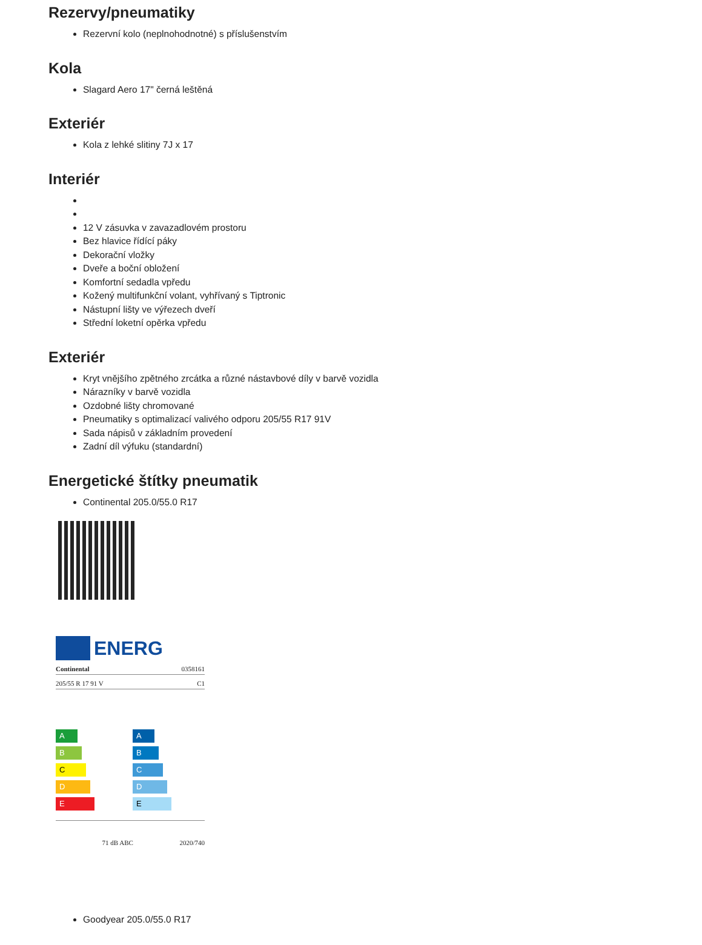Rezervy/pneumatiky
Rezervní kolo (neplnohodnotné) s příslušenstvím
Kola
Slagard Aero 17" černá leštěná
Exteriér
Kola z lehké slitiny 7J x 17
Interiér
12 V zásuvka v zavazadlovém prostoru
Bez hlavice řídící páky
Dekorační vložky
Dveře a boční obložení
Komfortní sedadla vpředu
Kožený multifunkční volant, vyhřívaný s Tiptronic
Nástupní lišty ve výřezech dveří
Střední loketní opěrka vpředu
Exteriér
Kryt vnějšího zpětného zrcátka a různé nástavbové díly v barvě vozidla
Nárazníky v barvě vozidla
Ozdobné lišty chromované
Pneumatiky s optimalizací valivého odporu 205/55 R17 91V
Sada nápisů v základním provedení
Zadní díl výfuku (standardní)
Energetické štítky pneumatik
Continental 205.0/55.0 R17
ENERG
Continental 0358161
205/55 R 17 91 V C1
A
B
C
D
E
A
B
C
D
E
71 dB ABC 2020/740
Goodyear 205.0/55.0 R17